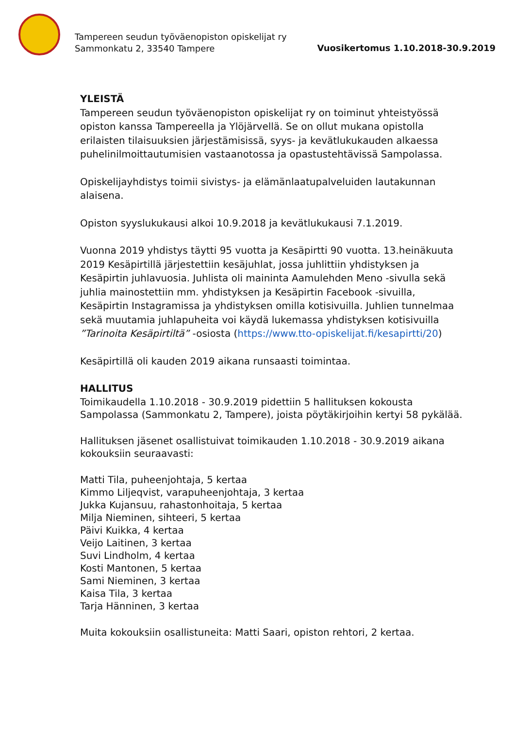Tampereen seudun työväenopiston opiskelijat ry
Sammonkatu 2, 33540 Tampere
Vuosikertomus 1.10.2018-30.9.2019
YLEISTÄ
Tampereen seudun työväenopiston opiskelijat ry on toiminut yhteistyössä opiston kanssa Tampereella ja Ylöjärvellä. Se on ollut mukana opistolla erilaisten tilaisuuksien järjestämisissä, syys- ja kevätlukukauden alkaessa puhelinilmoittautumisien vastaanotossa ja opastustehtävissä Sampolassa.
Opiskelijayhdistys toimii sivistys- ja elämänlaatupalveluiden lautakunnan alaisena.
Opiston syyslukukausi alkoi 10.9.2018 ja kevätlukukausi 7.1.2019.
Vuonna 2019 yhdistys täytti 95 vuotta ja Kesäpirtti 90 vuotta. 13.heinäkuuta 2019 Kesäpirtillä järjestettiin kesäjuhlat, jossa juhlittiin yhdistyksen ja Kesäpirtin juhlavuosia. Juhlista oli maininta Aamulehden Meno -sivulla sekä juhlia mainostettiin mm. yhdistyksen ja Kesäpirtin Facebook -sivuilla, Kesäpirtin Instagramissa ja yhdistyksen omilla kotisivuilla. Juhlien tunnelmaa sekä muutamia juhlapuheita voi käydä lukemassa yhdistyksen kotisivuilla ”Tarinoita Kesäpirtiltä” -osiosta (https://www.tto-opiskelijat.fi/kesapirtti/20)
Kesäpirtillä oli kauden 2019 aikana runsaasti toimintaa.
HALLITUS
Toimikaudella 1.10.2018 - 30.9.2019 pidettiin 5 hallituksen kokousta Sampolassa (Sammonkatu 2, Tampere), joista pöytäkirjoihin kertyi 58 pykälää.
Hallituksen jäsenet osallistuivat toimikauden 1.10.2018 - 30.9.2019 aikana kokouksiin seuraavasti:
Matti Tila, puheenjohtaja, 5 kertaa
Kimmo Liljeqvist, varapuheenjohtaja, 3 kertaa
Jukka Kujansuu, rahastonhoitaja, 5 kertaa
Milja Nieminen, sihteeri, 5 kertaa
Päivi Kuikka, 4 kertaa
Veijo Laitinen, 3 kertaa
Suvi Lindholm, 4 kertaa
Kosti Mantonen, 5 kertaa
Sami Nieminen, 3 kertaa
Kaisa Tila, 3 kertaa
Tarja Hänninen, 3 kertaa
Muita kokouksiin osallistuneita: Matti Saari, opiston rehtori, 2 kertaa.